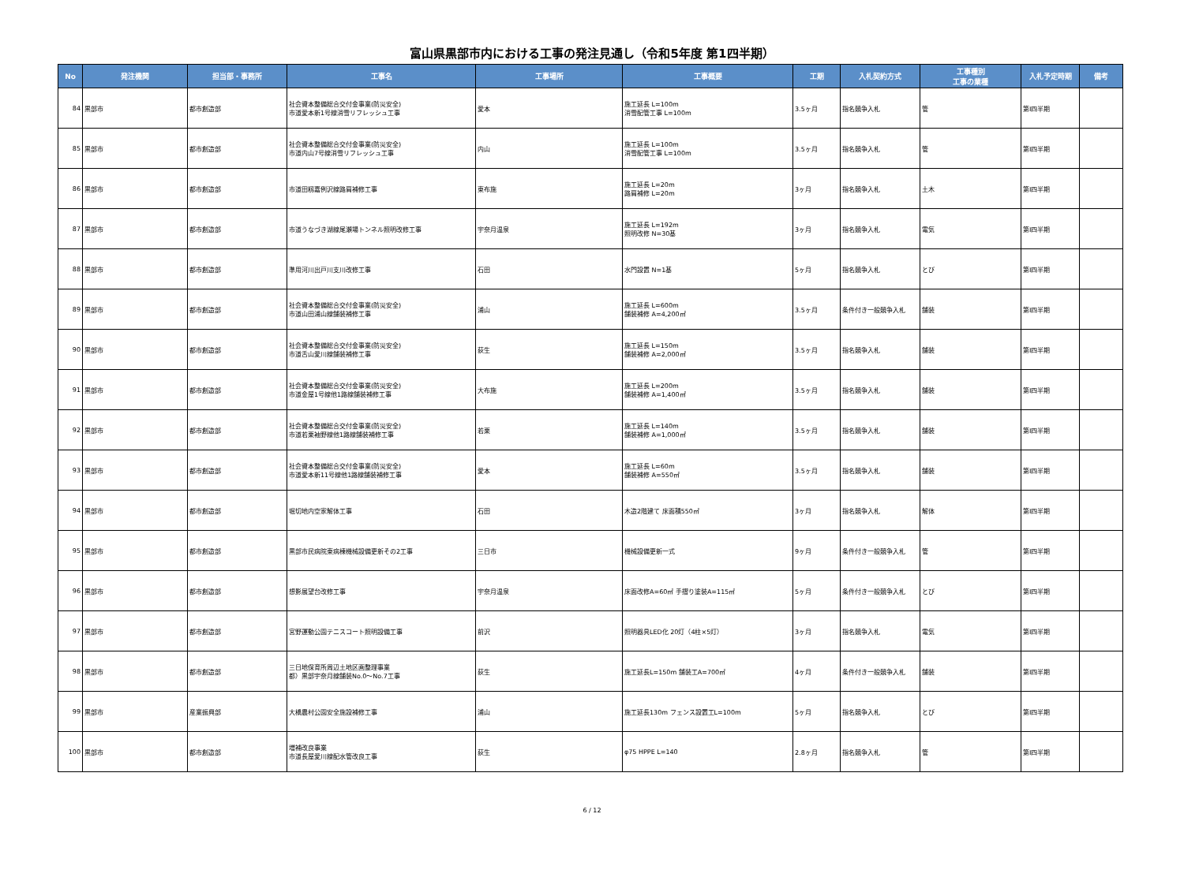富山県黒部市内における工事の発注見通し（令和5年度 第1四半期）
| No | 発注機関 | 担当部・事務所 | 工事名 | 工事場所 | 工事概要 | 工期 | 入札契約方式 | 工事種別 工事の業種 | 入札予定時期 | 備考 |
| --- | --- | --- | --- | --- | --- | --- | --- | --- | --- | --- |
| 84 | 黒部市 | 都市創造部 | 社会資本整備総合交付金事業(防災安全) 市道愛本新1号線消雪リフレッシュ工事 | 愛本 | 施工延長 L=100m 消雪配管工事 L=100m | 3.5ヶ月 | 指名競争入札 | 管 | 第Ⅰ四半期 | |
| 85 | 黒部市 | 都市創造部 | 社会資本整備総合交付金事業(防災安全) 市道内山7号線消雪リフレッシュ工事 | 内山 | 施工延長 L=100m 消雪配管工事 L=100m | 3.5ヶ月 | 指名競争入札 | 管 | 第Ⅰ四半期 | |
| 86 | 黒部市 | 都市創造部 | 市道田籾嘉例沢線路肩補修工事 | 東布施 | 施工延長 L=20m 路肩補修 L=20m | 3ヶ月 | 指名競争入札 | 土木 | 第Ⅰ四半期 | |
| 87 | 黒部市 | 都市創造部 | 市道うなづき湖線尾瀬場トンネル照明改修工事 | 宇奈月温泉 | 施工延長 L=192m 照明改修 N=30基 | 3ヶ月 | 指名競争入札 | 電気 | 第Ⅰ四半期 | |
| 88 | 黒部市 | 都市創造部 | 準用河川出戸川支川改修工事 | 石田 | 水門設置 N=1基 | 5ヶ月 | 指名競争入札 | とび | 第Ⅰ四半期 | |
| 89 | 黒部市 | 都市創造部 | 社会資本整備総合交付金事業(防災安全) 市道山田浦山線舗装補修工事 | 浦山 | 施工延長 L=600m 舗装補修 A=4,200㎡ | 3.5ヶ月 | 条件付き一般競争入札 | 舗装 | 第Ⅰ四半期 | |
| 90 | 黒部市 | 都市創造部 | 社会資本整備総合交付金事業(防災安全) 市道舌山愛川線舗装補修工事 | 荻生 | 施工延長 L=150m 舗装補修 A=2,000㎡ | 3.5ヶ月 | 指名競争入札 | 舗装 | 第Ⅰ四半期 | |
| 91 | 黒部市 | 都市創造部 | 社会資本整備総合交付金事業(防災安全) 市道金屋1号線他1路線舗装補修工事 | 大布施 | 施工延長 L=200m 舗装補修 A=1,400㎡ | 3.5ヶ月 | 指名競争入札 | 舗装 | 第Ⅰ四半期 | |
| 92 | 黒部市 | 都市創造部 | 社会資本整備総合交付金事業(防災安全) 市道若栗袖野線他1路線舗装補修工事 | 若栗 | 施工延長 L=140m 舗装補修 A=1,000㎡ | 3.5ヶ月 | 指名競争入札 | 舗装 | 第Ⅰ四半期 | |
| 93 | 黒部市 | 都市創造部 | 社会資本整備総合交付金事業(防災安全) 市道愛本新11号線他1路線舗装補修工事 | 愛本 | 施工延長 L=60m 舗装補修 A=550㎡ | 3.5ヶ月 | 指名競争入札 | 舗装 | 第Ⅰ四半期 | |
| 94 | 黒部市 | 都市創造部 | 堀切地内空家解体工事 | 石田 | 木造2階建て 床面積550㎡ | 3ヶ月 | 指名競争入札 | 解体 | 第Ⅰ四半期 | |
| 95 | 黒部市 | 都市創造部 | 黒部市民病院東病棟機械設備更新その2工事 | 三日市 | 機械設備更新一式 | 9ヶ月 | 条件付き一般競争入札 | 管 | 第Ⅰ四半期 | |
| 96 | 黒部市 | 都市創造部 | 想影展望台改修工事 | 宇奈月温泉 | 床面改修A=60㎡ 手摺り塗装A=115㎡ | 5ヶ月 | 条件付き一般競争入札 | とび | 第Ⅰ四半期 | |
| 97 | 黒部市 | 都市創造部 | 宮野運動公園テニスコート照明設備工事 | 前沢 | 照明器具LED化 20灯（4柱×5灯） | 3ヶ月 | 指名競争入札 | 電気 | 第Ⅰ四半期 | |
| 98 | 黒部市 | 都市創造部 | 三日地保育所周辺土地区画整理事業 都）黒部宇奈月線舗装No.0～No.7工事 | 荻生 | 施工延長L=150m 舗装工A=700㎡ | 4ヶ月 | 条件付き一般競争入札 | 舗装 | 第Ⅰ四半期 | |
| 99 | 黒部市 | 産業振興部 | 大橋農村公園安全施設補修工事 | 浦山 | 施工延長130m フェンス設置工L=100m | 5ヶ月 | 指名競争入札 | とび | 第Ⅰ四半期 | |
| 100 | 黒部市 | 都市創造部 | 増補改良事業 市道長屋愛川線配水管改良工事 | 荻生 | φ75 HPPE L=140 | 2.8ヶ月 | 指名競争入札 | 管 | 第Ⅰ四半期 | |
6 / 12